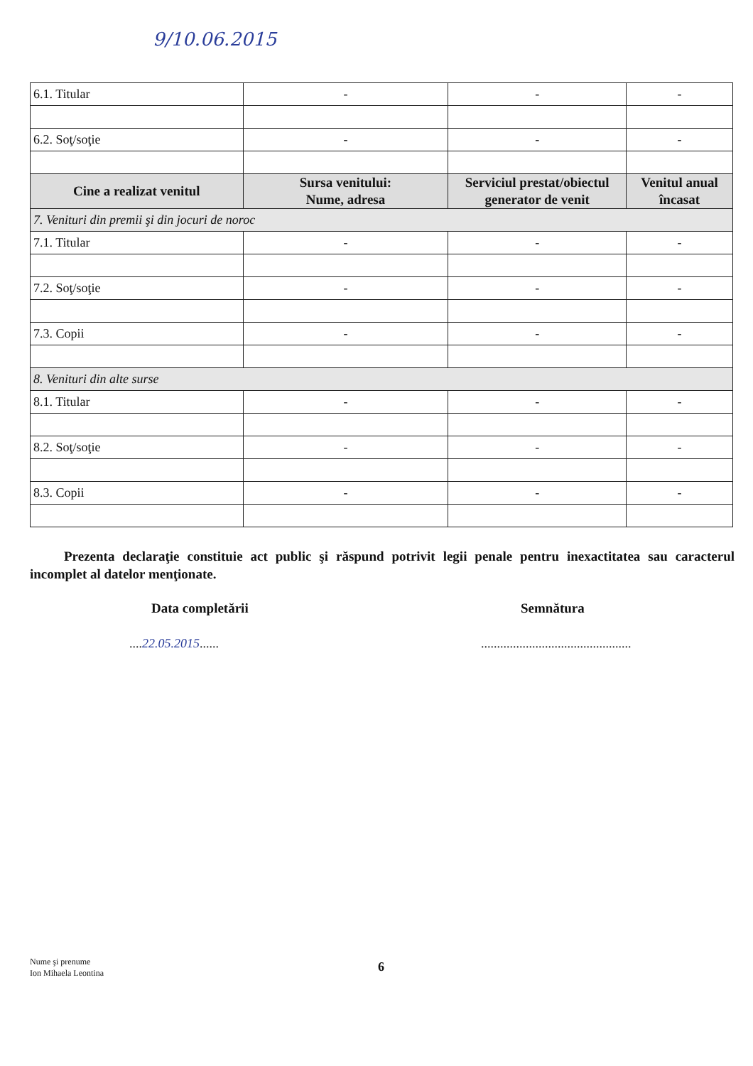9/10.06.2015
| 6.1. Titular | - | - | - |
| 6.2. Soţ/soţie | - | - | - |
| Cine a realizat venitul | Sursa venitului: Nume, adresa | Serviciul prestat/obiectul generator de venit | Venitul anual încasat |
| 7. Venituri din premii şi din jocuri de noroc | | | |
| 7.1. Titular | - | - | - |
| 7.2. Soţ/soţie | - | - | - |
| 7.3. Copii | - | - | - |
| 8. Venituri din alte surse | | | |
| 8.1. Titular | - | - | - |
| 8.2. Soţ/soţie | - | - | - |
| 8.3. Copii | - | - | - |
Prezenta declaraţie constituie act public şi răspund potrivit legii penale pentru inexactitatea sau caracterul incomplet al datelor menţionate.
Data completării Semnătura
....22.05.2015......
...............................................
Nume şi prenume
Ion Mihaela Leontina
6